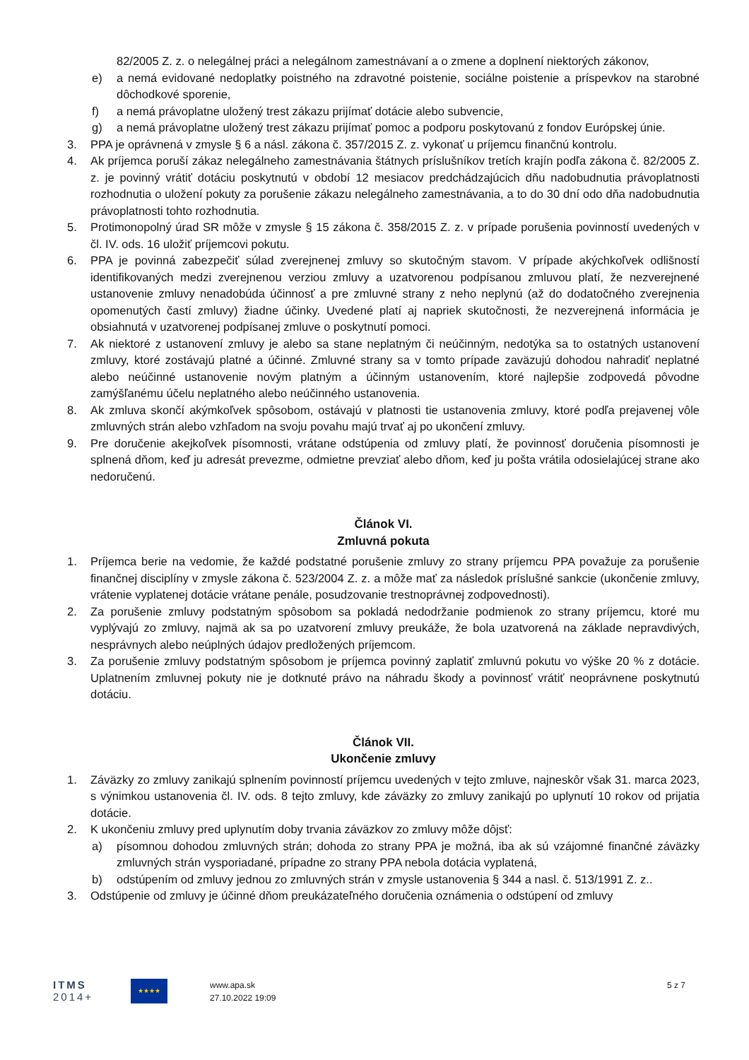82/2005 Z. z. o nelegálnej práci a nelegálnom zamestnávaní a o zmene a doplnení niektorých zákonov,
e) a nemá evidované nedoplatky poistného na zdravotné poistenie, sociálne poistenie a príspevkov na starobné dôchodkové sporenie,
f) a nemá právoplatne uložený trest zákazu prijímať dotácie alebo subvencie,
g) a nemá právoplatne uložený trest zákazu prijímať pomoc a podporu poskytovanú z fondov Európskej únie.
3. PPA je oprávnená v zmysle § 6 a násl. zákona č. 357/2015 Z. z. vykonať u príjemcu finančnú kontrolu.
4. Ak príjemca poruší zákaz nelegálneho zamestnávania štátnych príslušníkov tretích krajín podľa zákona č. 82/2005 Z. z. je povinný vrátiť dotáciu poskytnutú v období 12 mesiacov predchádzajúcich dňu nadobudnutia právoplatnosti rozhodnutia o uložení pokuty za porušenie zákazu nelegálneho zamestnávania, a to do 30 dní odo dňa nadobudnutia právoplatnosti tohto rozhodnutia.
5. Protimonopolný úrad SR môže v zmysle § 15 zákona č. 358/2015 Z. z. v prípade porušenia povinností uvedených v čl. IV. ods. 16 uložiť príjemcovi pokutu.
6. PPA je povinná zabezpečiť súlad zverejnenej zmluvy so skutočným stavom. V prípade akýchkoľvek odlišností identifikovaných medzi zverejnenou verziou zmluvy a uzatvorenou podpísanou zmluvou platí, že nezverejnené ustanovenie zmluvy nenadobúda účinnosť a pre zmluvné strany z neho neplynú (až do dodatočného zverejnenia opomenutých častí zmluvy) žiadne účinky. Uvedené platí aj napriek skutočnosti, že nezverejnená informácia je obsiahnutá v uzatvorenej podpísanej zmluve o poskytnutí pomoci.
7. Ak niektoré z ustanovení zmluvy je alebo sa stane neplatným či neúčinným, nedotýka sa to ostatných ustanovení zmluvy, ktoré zostávajú platné a účinné. Zmluvné strany sa v tomto prípade zaväzujú dohodou nahradiť neplatné alebo neúčinné ustanovenie novým platným a účinným ustanovením, ktoré najlepšie zodpovedá pôvodne zamýšľanému účelu neplatného alebo neúčinného ustanovenia.
8. Ak zmluva skončí akýmkoľvek spôsobom, ostávajú v platnosti tie ustanovenia zmluvy, ktoré podľa prejavenej vôle zmluvných strán alebo vzhľadom na svoju povahu majú trvať aj po ukončení zmluvy.
9. Pre doručenie akejkoľvek písomnosti, vrátane odstúpenia od zmluvy platí, že povinnosť doručenia písomnosti je splnená dňom, keď ju adresát prevezme, odmietne prevziať alebo dňom, keď ju pošta vrátila odosielajúcej strane ako nedoručenú.
Článok VI.
Zmluvná pokuta
1. Príjemca berie na vedomie, že každé podstatné porušenie zmluvy zo strany príjemcu PPA považuje za porušenie finančnej disciplíny v zmysle zákona č. 523/2004 Z. z. a môže mať za následok príslušné sankcie (ukončenie zmluvy, vrátenie vyplatenej dotácie vrátane penále, posudzovanie trestnoprávnej zodpovednosti).
2. Za porušenie zmluvy podstatným spôsobom sa pokladá nedodržanie podmienok zo strany príjemcu, ktoré mu vyplývajú zo zmluvy, najmä ak sa po uzatvorení zmluvy preukáže, že bola uzatvorená na základe nepravdivých, nesprávnych alebo neúplných údajov predložených príjemcom.
3. Za porušenie zmluvy podstatným spôsobom je príjemca povinný zaplatiť zmluvnú pokutu vo výške 20 % z dotácie. Uplatnením zmluvnej pokuty nie je dotknuté právo na náhradu škody a povinnosť vrátiť neoprávnene poskytnutú dotáciu.
Článok VII.
Ukončenie zmluvy
1. Záväzky zo zmluvy zanikajú splnením povinností príjemcu uvedených v tejto zmluve, najneskôr však 31. marca 2023, s výnimkou ustanovenia čl. IV. ods. 8 tejto zmluvy, kde záväzky zo zmluvy zanikajú po uplynutí 10 rokov od prijatia dotácie.
2. K ukončeniu zmluvy pred uplynutím doby trvania záväzkov zo zmluvy môže dôjsť:
a) písomnou dohodou zmluvných strán; dohoda zo strany PPA je možná, iba ak sú vzájomné finančné záväzky zmluvných strán vysporiadané, prípadne zo strany PPA nebola dotácia vyplatená,
b) odstúpením od zmluvy jednou zo zmluvných strán v zmysle ustanovenia § 344 a nasl. č. 513/1991 Z. z..
3. Odstúpenie od zmluvy je účinné dňom preukázateľného doručenia oznámenia o odstúpení od zmluvy
ITMS
2014+
★★★★
www.apa.sk
27.10.2022 19:09
5 z 7